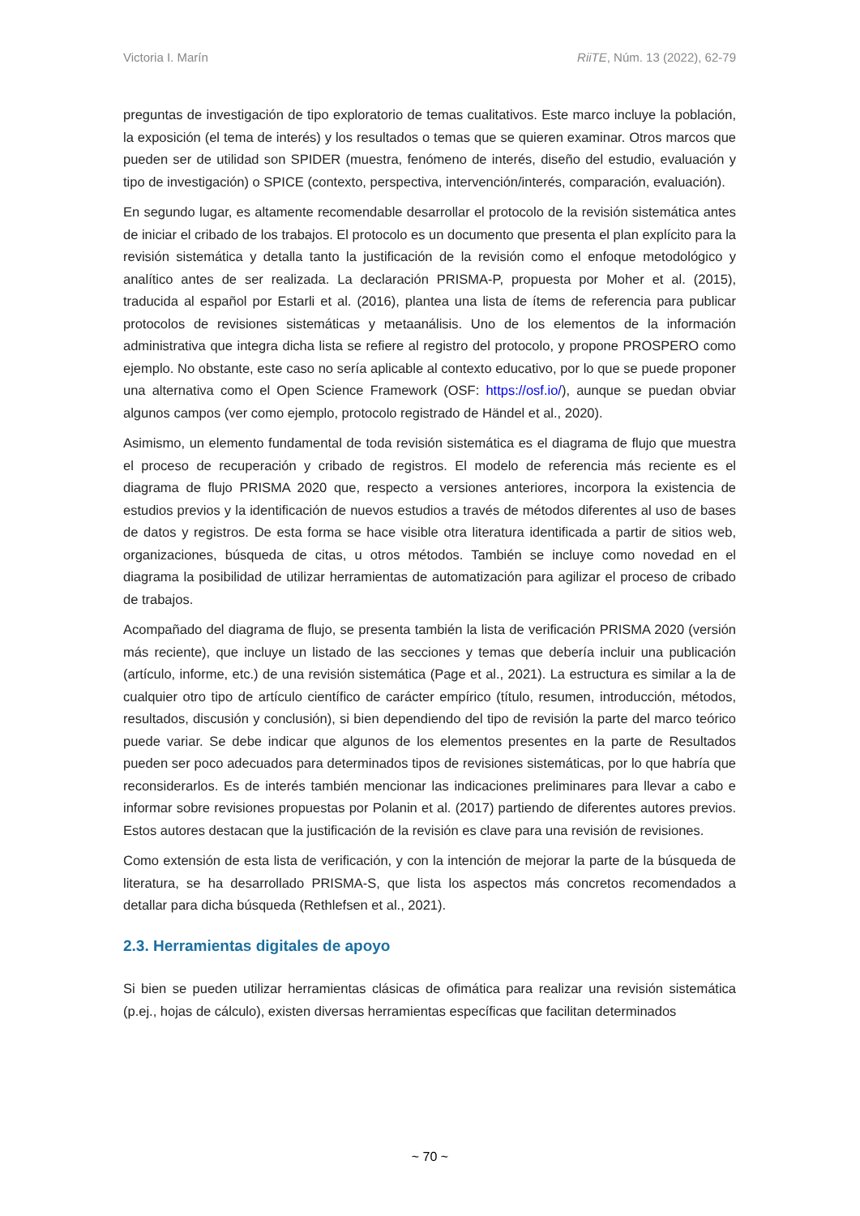Victoria I. Marín RiiTE, Núm. 13 (2022), 62-79
preguntas de investigación de tipo exploratorio de temas cualitativos. Este marco incluye la población, la exposición (el tema de interés) y los resultados o temas que se quieren examinar. Otros marcos que pueden ser de utilidad son SPIDER (muestra, fenómeno de interés, diseño del estudio, evaluación y tipo de investigación) o SPICE (contexto, perspectiva, intervención/interés, comparación, evaluación).
En segundo lugar, es altamente recomendable desarrollar el protocolo de la revisión sistemática antes de iniciar el cribado de los trabajos. El protocolo es un documento que presenta el plan explícito para la revisión sistemática y detalla tanto la justificación de la revisión como el enfoque metodológico y analítico antes de ser realizada. La declaración PRISMA-P, propuesta por Moher et al. (2015), traducida al español por Estarli et al. (2016), plantea una lista de ítems de referencia para publicar protocolos de revisiones sistemáticas y metaanálisis. Uno de los elementos de la información administrativa que integra dicha lista se refiere al registro del protocolo, y propone PROSPERO como ejemplo. No obstante, este caso no sería aplicable al contexto educativo, por lo que se puede proponer una alternativa como el Open Science Framework (OSF: https://osf.io/), aunque se puedan obviar algunos campos (ver como ejemplo, protocolo registrado de Händel et al., 2020).
Asimismo, un elemento fundamental de toda revisión sistemática es el diagrama de flujo que muestra el proceso de recuperación y cribado de registros. El modelo de referencia más reciente es el diagrama de flujo PRISMA 2020 que, respecto a versiones anteriores, incorpora la existencia de estudios previos y la identificación de nuevos estudios a través de métodos diferentes al uso de bases de datos y registros. De esta forma se hace visible otra literatura identificada a partir de sitios web, organizaciones, búsqueda de citas, u otros métodos. También se incluye como novedad en el diagrama la posibilidad de utilizar herramientas de automatización para agilizar el proceso de cribado de trabajos.
Acompañado del diagrama de flujo, se presenta también la lista de verificación PRISMA 2020 (versión más reciente), que incluye un listado de las secciones y temas que debería incluir una publicación (artículo, informe, etc.) de una revisión sistemática (Page et al., 2021). La estructura es similar a la de cualquier otro tipo de artículo científico de carácter empírico (título, resumen, introducción, métodos, resultados, discusión y conclusión), si bien dependiendo del tipo de revisión la parte del marco teórico puede variar. Se debe indicar que algunos de los elementos presentes en la parte de Resultados pueden ser poco adecuados para determinados tipos de revisiones sistemáticas, por lo que habría que reconsiderarlos. Es de interés también mencionar las indicaciones preliminares para llevar a cabo e informar sobre revisiones propuestas por Polanin et al. (2017) partiendo de diferentes autores previos. Estos autores destacan que la justificación de la revisión es clave para una revisión de revisiones.
Como extensión de esta lista de verificación, y con la intención de mejorar la parte de la búsqueda de literatura, se ha desarrollado PRISMA-S, que lista los aspectos más concretos recomendados a detallar para dicha búsqueda (Rethlefsen et al., 2021).
2.3. Herramientas digitales de apoyo
Si bien se pueden utilizar herramientas clásicas de ofimática para realizar una revisión sistemática (p.ej., hojas de cálculo), existen diversas herramientas específicas que facilitan determinados
~ 70 ~